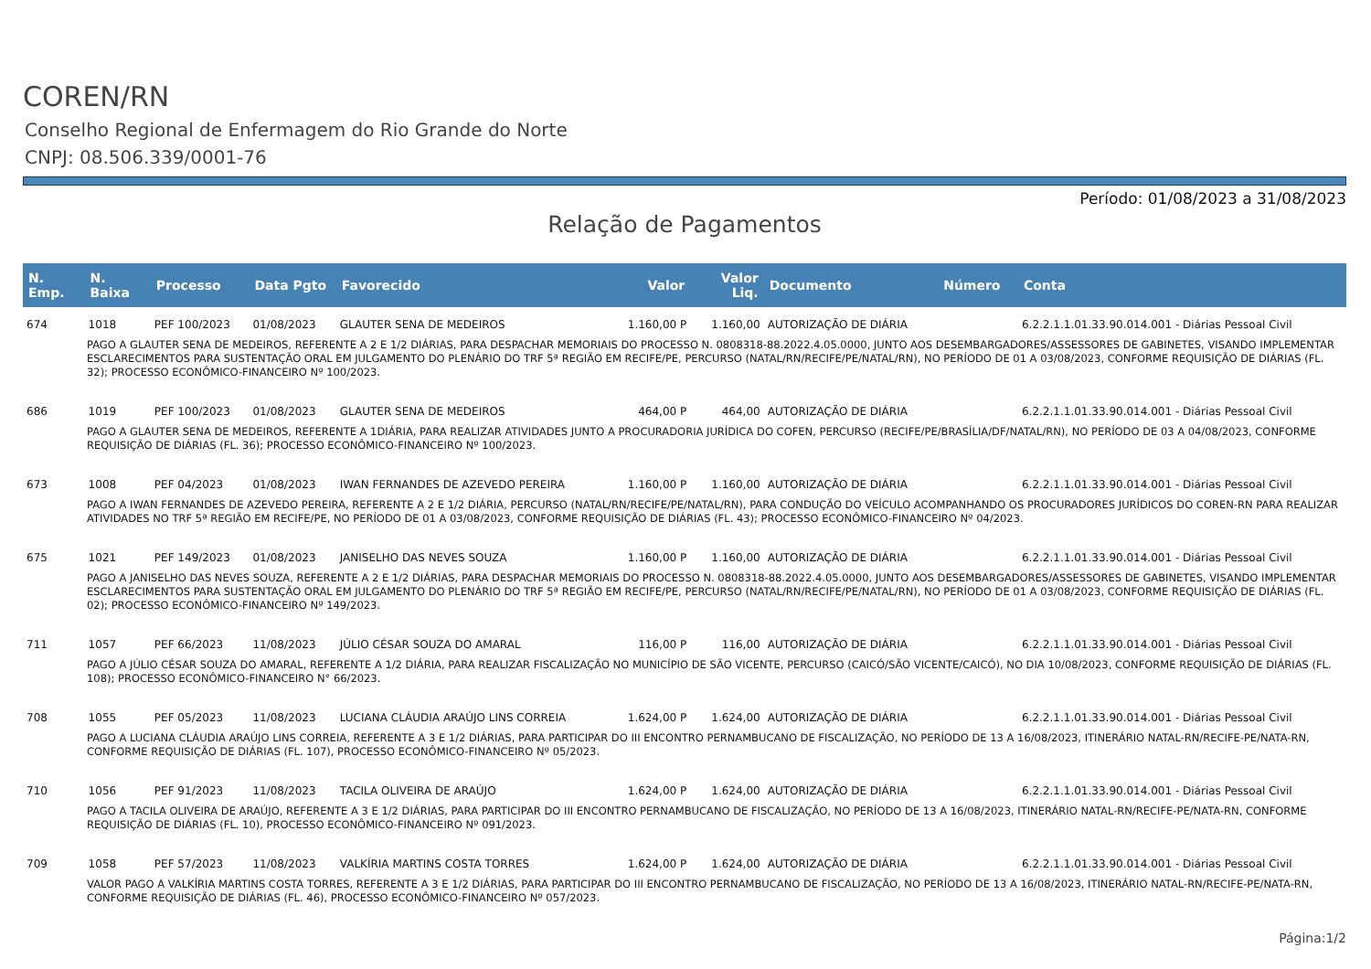COREN/RN
Conselho Regional de Enfermagem do Rio Grande do Norte
CNPJ: 08.506.339/0001-76
Período: 01/08/2023 a 31/08/2023
Relação de Pagamentos
| N. Emp. | N. Baixa | Processo | Data Pgto | Favorecido | Valor | Valor Liq. | Documento | Número | Conta |
| --- | --- | --- | --- | --- | --- | --- | --- | --- | --- |
| 674 | 1018 | PEF 100/2023 | 01/08/2023 | GLAUTER SENA DE MEDEIROS | 1.160,00 P | 1.160,00 | AUTORIZAÇÃO DE DIÁRIA | | 6.2.2.1.1.01.33.90.014.001 - Diárias Pessoal Civil |
| PAGO A GLAUTER SENA DE MEDEIROS, REFERENTE A 2 E 1/2 DIÁRIAS, PARA DESPACHAR MEMORIAIS DO PROCESSO N. 0808318-88.2022.4.05.0000, JUNTO AOS DESEMBARGADORES/ASSESSORES DE GABINETES, VISANDO IMPLEMENTAR ESCLARECIMENTOS PARA SUSTENTAÇÃO ORAL EM JULGAMENTO DO PLENÁRIO DO TRF 5ª REGIÃO EM RECIFE/PE, PERCURSO (NATAL/RN/RECIFE/PE/NATAL/RN), NO PERÍODO DE 01 A 03/08/2023, CONFORME REQUISIÇÃO DE DIÁRIAS (FL. 32); PROCESSO ECONÔMICO-FINANCEIRO Nº 100/2023. | | | | | | | | | |
| 686 | 1019 | PEF 100/2023 | 01/08/2023 | GLAUTER SENA DE MEDEIROS | 464,00 P | 464,00 | AUTORIZAÇÃO DE DIÁRIA | | 6.2.2.1.1.01.33.90.014.001 - Diárias Pessoal Civil |
| PAGO A GLAUTER SENA DE MEDEIROS, REFERENTE A 1DIÁRIA, PARA REALIZAR ATIVIDADES JUNTO A PROCURADORIA JURÍDICA DO COFEN, PERCURSO (RECIFE/PE/BRASÍLIA/DF/NATAL/RN), NO PERÍODO DE 03 A 04/08/2023, CONFORME REQUISIÇÃO DE DIÁRIAS (FL. 36); PROCESSO ECONÔMICO-FINANCEIRO Nº 100/2023. | | | | | | | | | |
| 673 | 1008 | PEF 04/2023 | 01/08/2023 | IWAN FERNANDES DE AZEVEDO PEREIRA | 1.160,00 P | 1.160,00 | AUTORIZAÇÃO DE DIÁRIA | | 6.2.2.1.1.01.33.90.014.001 - Diárias Pessoal Civil |
| PAGO A IWAN FERNANDES DE AZEVEDO PEREIRA, REFERENTE A 2 E 1/2 DIÁRIA, PERCURSO (NATAL/RN/RECIFE/PE/NATAL/RN), PARA CONDUÇÃO DO VEÍCULO ACOMPANHANDO OS PROCURADORES JURÍDICOS DO COREN-RN PARA REALIZAR ATIVIDADES NO TRF 5ª REGIÃO EM RECIFE/PE, NO PERÍODO DE 01 A 03/08/2023, CONFORME REQUISIÇÃO DE DIÁRIAS (FL. 43); PROCESSO ECONÔMICO-FINANCEIRO Nº 04/2023. | | | | | | | | | |
| 675 | 1021 | PEF 149/2023 | 01/08/2023 | JANISELHO DAS NEVES SOUZA | 1.160,00 P | 1.160,00 | AUTORIZAÇÃO DE DIÁRIA | | 6.2.2.1.1.01.33.90.014.001 - Diárias Pessoal Civil |
| PAGO A JANISELHO DAS NEVES SOUZA, REFERENTE A 2 E 1/2 DIÁRIAS, PARA DESPACHAR MEMORIAIS DO PROCESSO N. 0808318-88.2022.4.05.0000, JUNTO AOS DESEMBARGADORES/ASSESSORES DE GABINETES, VISANDO IMPLEMENTAR ESCLARECIMENTOS PARA SUSTENTAÇÃO ORAL EM JULGAMENTO DO PLENÁRIO DO TRF 5ª REGIÃO EM RECIFE/PE, PERCURSO (NATAL/RN/RECIFE/PE/NATAL/RN), NO PERÍODO DE 01 A 03/08/2023, CONFORME REQUISIÇÃO DE DIÁRIAS (FL. 02); PROCESSO ECONÔMICO-FINANCEIRO Nº 149/2023. | | | | | | | | | |
| 711 | 1057 | PEF 66/2023 | 11/08/2023 | JÚLIO CÉSAR SOUZA DO AMARAL | 116,00 P | 116,00 | AUTORIZAÇÃO DE DIÁRIA | | 6.2.2.1.1.01.33.90.014.001 - Diárias Pessoal Civil |
| PAGO A JÚLIO CÉSAR SOUZA DO AMARAL, REFERENTE A 1/2 DIÁRIA, PARA REALIZAR FISCALIZAÇÃO NO MUNICÍPIO DE SÃO VICENTE, PERCURSO (CAICÓ/SÃO VICENTE/CAICÓ), NO DIA 10/08/2023, CONFORME REQUISIÇÃO DE DIÁRIAS (FL. 108); PROCESSO ECONÔMICO-FINANCEIRO N° 66/2023. | | | | | | | | | |
| 708 | 1055 | PEF 05/2023 | 11/08/2023 | LUCIANA CLÁUDIA ARAÚJO LINS CORREIA | 1.624,00 P | 1.624,00 | AUTORIZAÇÃO DE DIÁRIA | | 6.2.2.1.1.01.33.90.014.001 - Diárias Pessoal Civil |
| PAGO A LUCIANA CLÁUDIA ARAÚJO LINS CORREIA, REFERENTE A 3 E 1/2 DIÁRIAS, PARA PARTICIPAR DO III ENCONTRO PERNAMBUCANO DE FISCALIZAÇÃO, NO PERÍODO DE 13 A 16/08/2023, ITINERÁRIO NATAL-RN/RECIFE-PE/NATA-RN, CONFORME REQUISIÇÃO DE DIÁRIAS (FL. 107), PROCESSO ECONÔMICO-FINANCEIRO Nº 05/2023. | | | | | | | | | |
| 710 | 1056 | PEF 91/2023 | 11/08/2023 | TACILA OLIVEIRA DE ARAÚJO | 1.624,00 P | 1.624,00 | AUTORIZAÇÃO DE DIÁRIA | | 6.2.2.1.1.01.33.90.014.001 - Diárias Pessoal Civil |
| PAGO A TACILA OLIVEIRA DE ARAÚJO, REFERENTE A 3 E 1/2 DIÁRIAS, PARA PARTICIPAR DO III ENCONTRO PERNAMBUCANO DE FISCALIZAÇÃO, NO PERÍODO DE 13 A 16/08/2023, ITINERÁRIO NATAL-RN/RECIFE-PE/NATA-RN, CONFORME REQUISIÇÃO DE DIÁRIAS (FL. 10), PROCESSO ECONÔMICO-FINANCEIRO Nº 091/2023. | | | | | | | | | |
| 709 | 1058 | PEF 57/2023 | 11/08/2023 | VALKÍRIA MARTINS COSTA TORRES | 1.624,00 P | 1.624,00 | AUTORIZAÇÃO DE DIÁRIA | | 6.2.2.1.1.01.33.90.014.001 - Diárias Pessoal Civil |
| VALOR PAGO A VALKÍRIA MARTINS COSTA TORRES, REFERENTE A 3 E 1/2 DIÁRIAS, PARA PARTICIPAR DO III ENCONTRO PERNAMBUCANO DE FISCALIZAÇÃO, NO PERÍODO DE 13 A 16/08/2023, ITINERÁRIO NATAL-RN/RECIFE-PE/NATA-RN, CONFORME REQUISIÇÃO DE DIÁRIAS (FL. 46), PROCESSO ECONÔMICO-FINANCEIRO Nº 057/2023. | | | | | | | | | |
Página:1/2